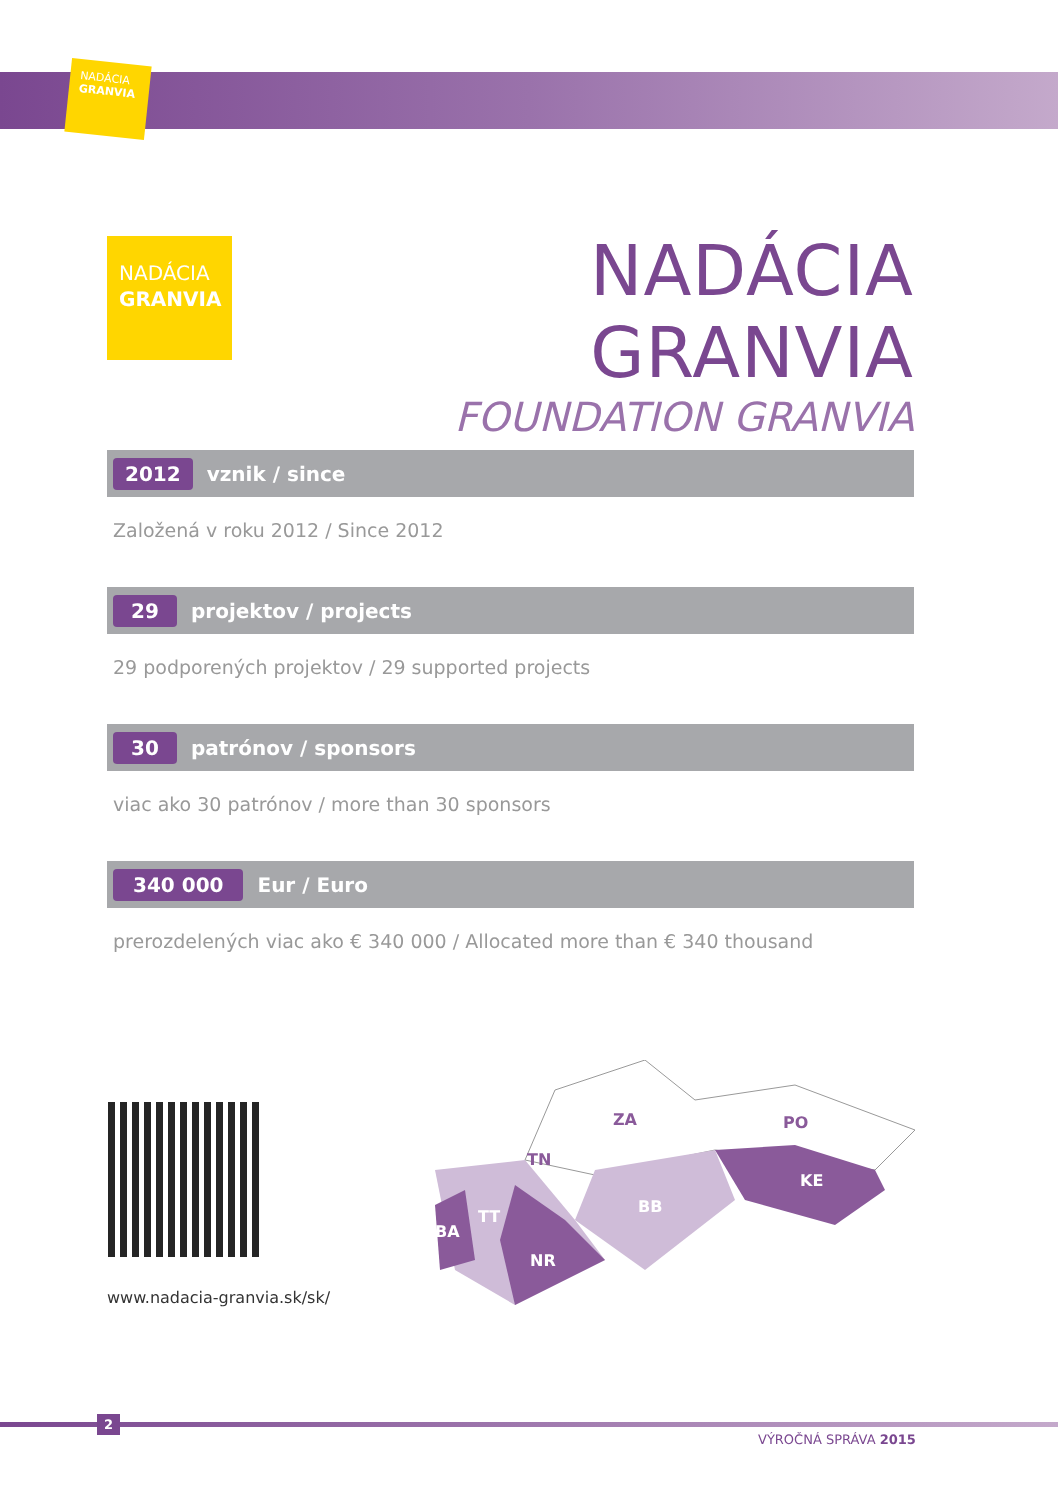NADÁCIA
GRANVIA
NADÁCIA
GRANVIA
NADÁCIA GRANVIA
FOUNDATION GRANVIA
2012 vznik / since
Založená v roku 2012 / Since 2012
29 projektov / projects
29 podporených projektov / 29 supported projects
30 patrónov / sponsors
viac ako 30 patrónov / more than 30 sponsors
340 000 Eur / Euro
prerozdelených viac ako € 340 000 / Allocated more than € 340 thousand
www.nadacia-granvia.sk/sk/
BA
TT
NR
BB
KE
TN
ZA
PO
2
VÝROČNÁ SPRÁVA 2015